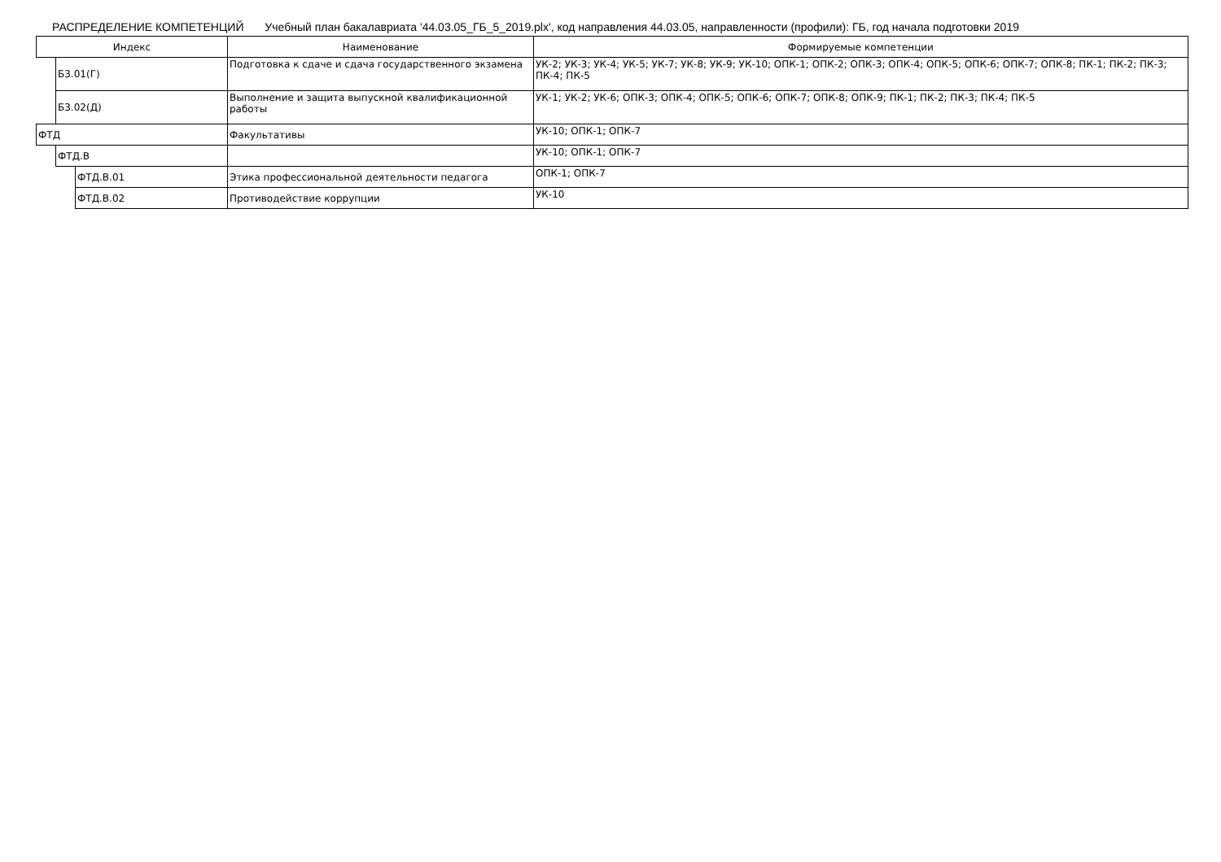РАСПРЕДЕЛЕНИЕ КОМПЕТЕНЦИЙ Учебный план бакалавриата '44.03.05_ГБ_5_2019.plx', код направления 44.03.05, направленности (профили): ГБ, год начала подготовки 2019
| Индекс | | | Наименование | Формируемые компетенции |
| --- | --- | --- | --- | --- |
| | Б3.01(Г) | | Подготовка к сдаче и сдача государственного экзамена | УК-2; УК-3; УК-4; УК-5; УК-7; УК-8; УК-9; УК-10; ОПК-1; ОПК-2; ОПК-3; ОПК-4; ОПК-5; ОПК-6; ОПК-7; ОПК-8; ПК-1; ПК-2; ПК-3; ПК-4; ПК-5 |
| | Б3.02(Д) | | Выполнение и защита выпускной квалификационной работы | УК-1; УК-2; УК-6; ОПК-3; ОПК-4; ОПК-5; ОПК-6; ОПК-7; ОПК-8; ОПК-9; ПК-1; ПК-2; ПК-3; ПК-4; ПК-5 |
| ФТД | | | Факультативы | УК-10; ОПК-1; ОПК-7 |
| | ФТД.В | | | УК-10; ОПК-1; ОПК-7 |
| | | ФТД.В.01 | Этика профессиональной деятельности педагога | ОПК-1; ОПК-7 |
| | | ФТД.В.02 | Противодействие коррупции | УК-10 |